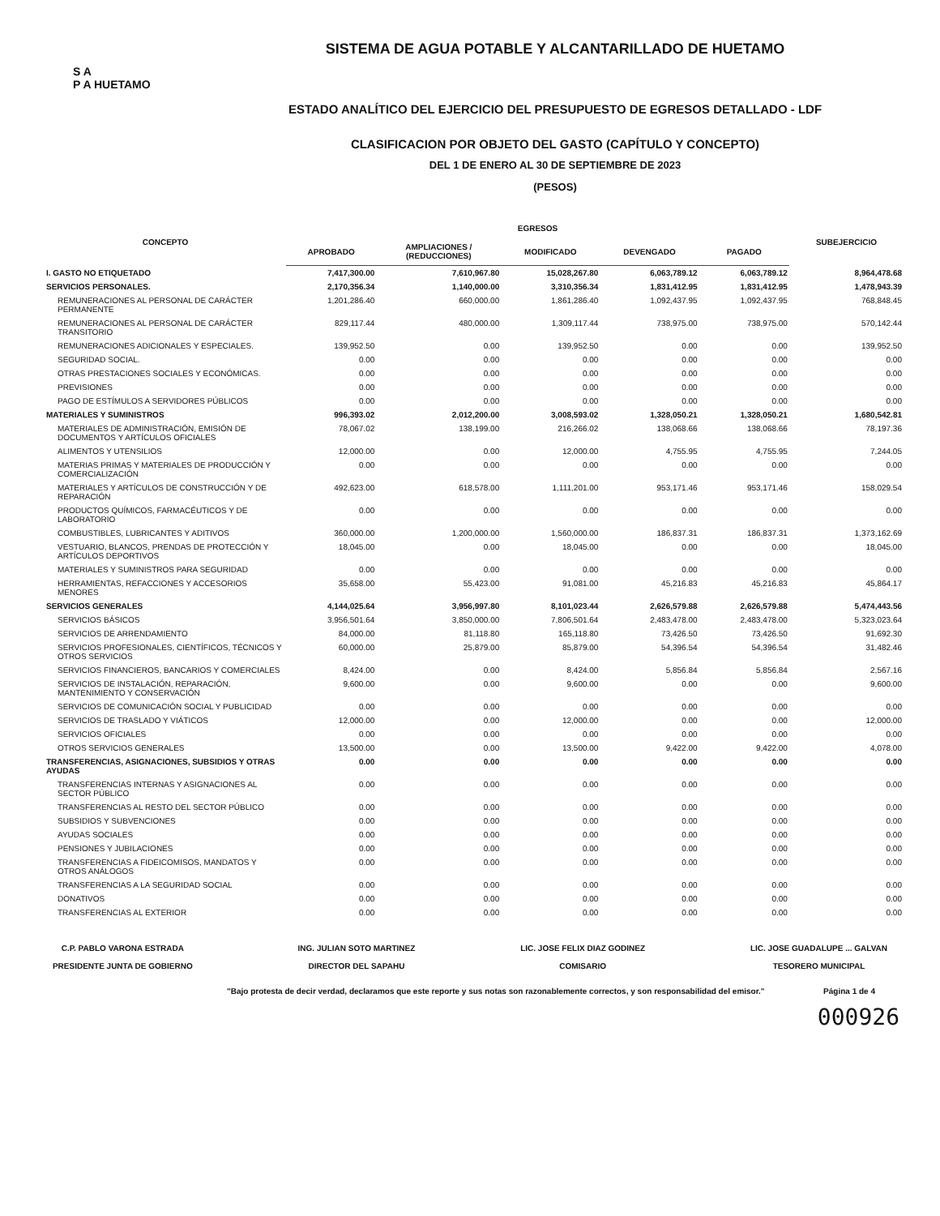S A
P A HUETAMO
SISTEMA DE AGUA POTABLE Y ALCANTARILLADO DE HUETAMO
ESTADO ANALÍTICO DEL EJERCICIO DEL PRESUPUESTO DE EGRESOS DETALLADO - LDF
CLASIFICACION POR OBJETO DEL GASTO (CAPÍTULO Y CONCEPTO)
DEL 1 DE ENERO AL 30 DE SEPTIEMBRE DE 2023
(PESOS)
| CONCEPTO | EGRESOS | | | | | SUBEJERCICIO |
| --- | --- | --- | --- | --- | --- | --- |
| | APROBADO | AMPLIACIONES / (REDUCCIONES) | MODIFICADO | DEVENGADO | PAGADO | |
| I. GASTO NO ETIQUETADO | 7,417,300.00 | 7,610,967.80 | 15,028,267.80 | 6,063,789.12 | 6,063,789.12 | 8,964,478.68 |
| SERVICIOS PERSONALES. | 2,170,356.34 | 1,140,000.00 | 3,310,356.34 | 1,831,412.95 | 1,831,412.95 | 1,478,943.39 |
| REMUNERACIONES AL PERSONAL DE CARÁCTER PERMANENTE | 1,201,286.40 | 660,000.00 | 1,861,286.40 | 1,092,437.95 | 1,092,437.95 | 768,848.45 |
| REMUNERACIONES AL PERSONAL DE CARÁCTER TRANSITORIO | 829,117.44 | 480,000.00 | 1,309,117.44 | 738,975.00 | 738,975.00 | 570,142.44 |
| REMUNERACIONES ADICIONALES Y ESPECIALES. | 139,952.50 | 0.00 | 139,952.50 | 0.00 | 0.00 | 139,952.50 |
| SEGURIDAD SOCIAL. | 0.00 | 0.00 | 0.00 | 0.00 | 0.00 | 0.00 |
| OTRAS PRESTACIONES SOCIALES Y ECONÓMICAS. | 0.00 | 0.00 | 0.00 | 0.00 | 0.00 | 0.00 |
| PREVISIONES | 0.00 | 0.00 | 0.00 | 0.00 | 0.00 | 0.00 |
| PAGO DE ESTÍMULOS A SERVIDORES PÚBLICOS | 0.00 | 0.00 | 0.00 | 0.00 | 0.00 | 0.00 |
| MATERIALES Y SUMINISTROS | 996,393.02 | 2,012,200.00 | 3,008,593.02 | 1,328,050.21 | 1,328,050.21 | 1,680,542.81 |
| MATERIALES DE ADMINISTRACIÓN, EMISIÓN DE DOCUMENTOS Y ARTÍCULOS OFICIALES | 78,067.02 | 138,199.00 | 216,266.02 | 138,068.66 | 138,068.66 | 78,197.36 |
| ALIMENTOS Y UTENSILIOS | 12,000.00 | 0.00 | 12,000.00 | 4,755.95 | 4,755.95 | 7,244.05 |
| MATERIAS PRIMAS Y MATERIALES DE PRODUCCIÓN Y COMERCIALIZACIÓN | 0.00 | 0.00 | 0.00 | 0.00 | 0.00 | 0.00 |
| MATERIALES Y ARTÍCULOS DE CONSTRUCCIÓN Y DE REPARACIÓN | 492,623.00 | 618,578.00 | 1,111,201.00 | 953,171.46 | 953,171.46 | 158,029.54 |
| PRODUCTOS QUÍMICOS, FARMACÉUTICOS Y DE LABORATORIO | 0.00 | 0.00 | 0.00 | 0.00 | 0.00 | 0.00 |
| COMBUSTIBLES, LUBRICANTES Y ADITIVOS | 360,000.00 | 1,200,000.00 | 1,560,000.00 | 186,837.31 | 186,837.31 | 1,373,162.69 |
| VESTUARIO, BLANCOS, PRENDAS DE PROTECCIÓN Y ARTÍCULOS DEPORTIVOS | 18,045.00 | 0.00 | 18,045.00 | 0.00 | 0.00 | 18,045.00 |
| MATERIALES Y SUMINISTROS PARA SEGURIDAD | 0.00 | 0.00 | 0.00 | 0.00 | 0.00 | 0.00 |
| HERRAMIENTAS, REFACCIONES Y ACCESORIOS MENORES | 35,658.00 | 55,423.00 | 91,081.00 | 45,216.83 | 45,216.83 | 45,864.17 |
| SERVICIOS GENERALES | 4,144,025.64 | 3,956,997.80 | 8,101,023.44 | 2,626,579.88 | 2,626,579.88 | 5,474,443.56 |
| SERVICIOS BÁSICOS | 3,956,501.64 | 3,850,000.00 | 7,806,501.64 | 2,483,478.00 | 2,483,478.00 | 5,323,023.64 |
| SERVICIOS DE ARRENDAMIENTO | 84,000.00 | 81,118.80 | 165,118.80 | 73,426.50 | 73,426.50 | 91,692.30 |
| SERVICIOS PROFESIONALES, CIENTÍFICOS, TÉCNICOS Y OTROS SERVICIOS | 60,000.00 | 25,879.00 | 85,879.00 | 54,396.54 | 54,396.54 | 31,482.46 |
| SERVICIOS FINANCIEROS, BANCARIOS Y COMERCIALES | 8,424.00 | 0.00 | 8,424.00 | 5,856.84 | 5,856.84 | 2,567.16 |
| SERVICIOS DE INSTALACIÓN, REPARACIÓN, MANTENIMIENTO Y CONSERVACIÓN | 9,600.00 | 0.00 | 9,600.00 | 0.00 | 0.00 | 9,600.00 |
| SERVICIOS DE COMUNICACIÓN SOCIAL Y PUBLICIDAD | 0.00 | 0.00 | 0.00 | 0.00 | 0.00 | 0.00 |
| SERVICIOS DE TRASLADO Y VIÁTICOS | 12,000.00 | 0.00 | 12,000.00 | 0.00 | 0.00 | 12,000.00 |
| SERVICIOS OFICIALES | 0.00 | 0.00 | 0.00 | 0.00 | 0.00 | 0.00 |
| OTROS SERVICIOS GENERALES | 13,500.00 | 0.00 | 13,500.00 | 9,422.00 | 9,422.00 | 4,078.00 |
| TRANSFERENCIAS, ASIGNACIONES, SUBSIDIOS Y OTRAS AYUDAS | 0.00 | 0.00 | 0.00 | 0.00 | 0.00 | 0.00 |
| TRANSFERENCIAS INTERNAS Y ASIGNACIONES AL SECTOR PÚBLICO | 0.00 | 0.00 | 0.00 | 0.00 | 0.00 | 0.00 |
| TRANSFERENCIAS AL RESTO DEL SECTOR PÚBLICO | 0.00 | 0.00 | 0.00 | 0.00 | 0.00 | 0.00 |
| SUBSIDIOS Y SUBVENCIONES | 0.00 | 0.00 | 0.00 | 0.00 | 0.00 | 0.00 |
| AYUDAS SOCIALES | 0.00 | 0.00 | 0.00 | 0.00 | 0.00 | 0.00 |
| PENSIONES Y JUBILACIONES | 0.00 | 0.00 | 0.00 | 0.00 | 0.00 | 0.00 |
| TRANSFERENCIAS A FIDEICOMISOS, MANDATOS Y OTROS ANÁLOGOS | 0.00 | 0.00 | 0.00 | 0.00 | 0.00 | 0.00 |
| TRANSFERENCIAS A LA SEGURIDAD SOCIAL | 0.00 | 0.00 | 0.00 | 0.00 | 0.00 | 0.00 |
| DONATIVOS | 0.00 | 0.00 | 0.00 | 0.00 | 0.00 | 0.00 |
| TRANSFERENCIAS AL EXTERIOR | 0.00 | 0.00 | 0.00 | 0.00 | 0.00 | 0.00 |
C.P. PABLO VARONA ESTRADA
PRESIDENTE JUNTA DE GOBIERNO
ING. JULIAN SOTO MARTINEZ
DIRECTOR DEL SAPAHU
LIC. JOSE FELIX DIAZ GODINEZ
COMISARIO
LIC. JOSE GUADALUPE ... GALVAN
TESORERO MUNICIPAL
"Bajo protesta de decir verdad, declaramos que este reporte y sus notas son razonablemente correctos, y son responsabilidad del emisor." Página 1 de 4
000926